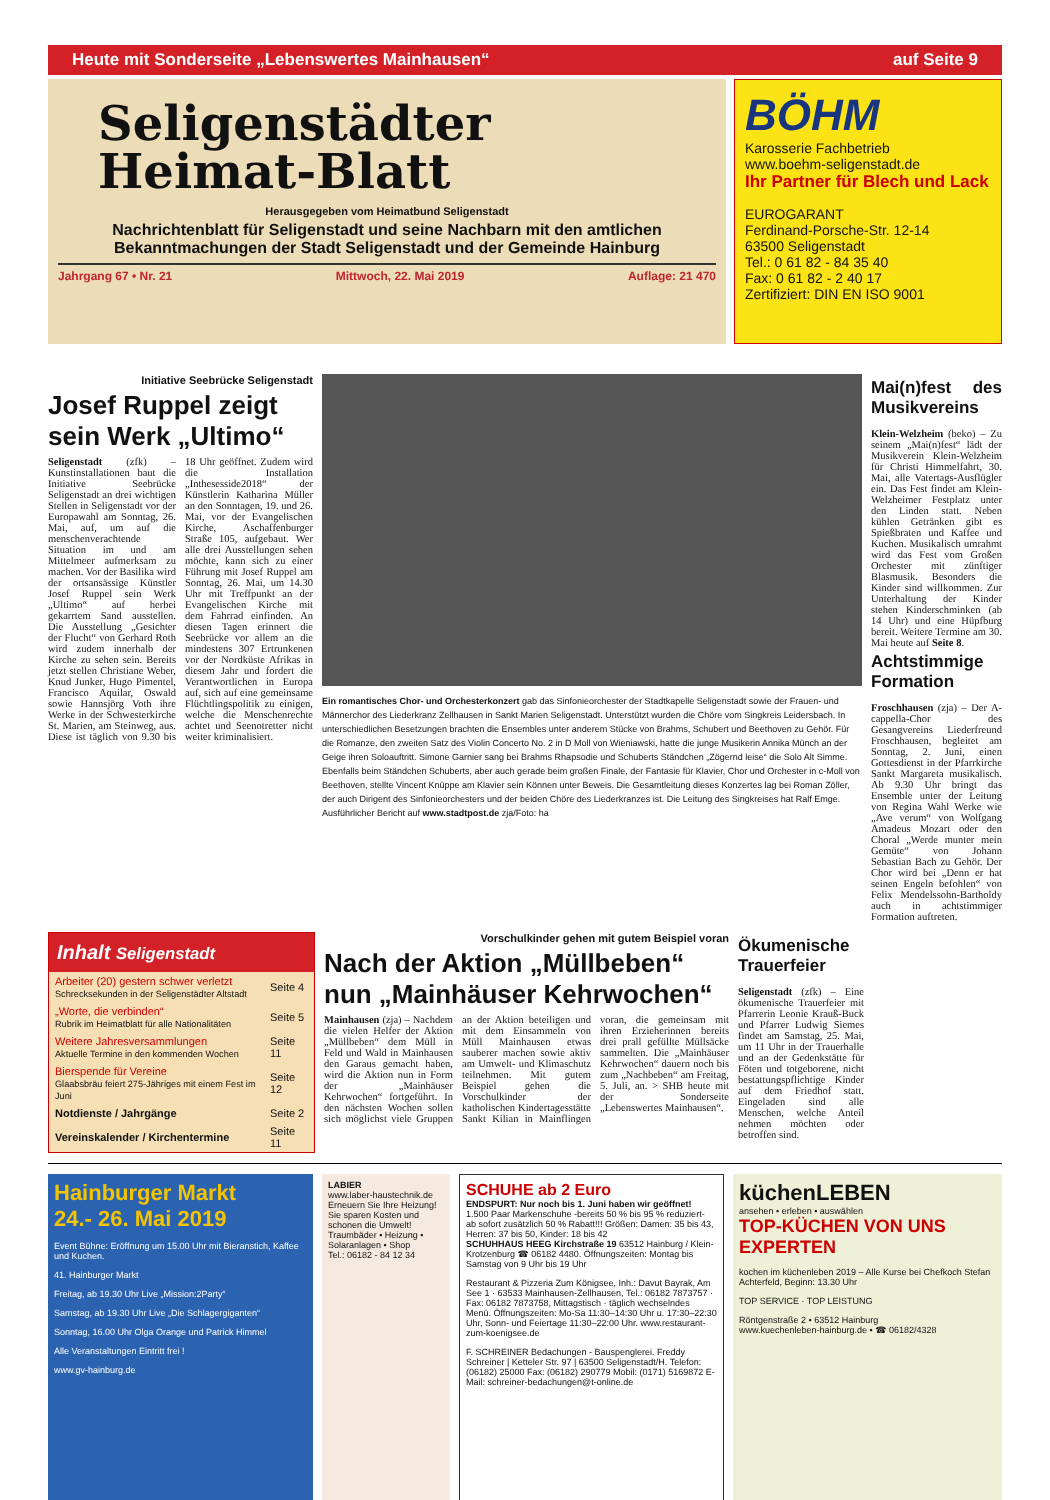Heute mit Sonderseite „Lebenswertes Mainhausen“auf Seite 9
Seligenstädter Heimat-Blatt
Herausgegeben vom Heimatbund Seligenstadt
Nachrichtenblatt für Seligenstadt und seine Nachbarn mit den amtlichen Bekanntmachungen der Stadt Seligenstadt und der Gemeinde Hainburg
Jahrgang 67 • Nr. 21 Mittwoch, 22. Mai 2019 Auflage: 21 470
BÖHM
Karosserie Fachbetrieb
www.boehm-seligenstadt.de
Ihr Partner für Blech und Lack
EUROGARANT
Ferdinand-Porsche-Str. 12-14
63500 Seligenstadt
Tel.: 0 61 82 - 84 35 40
Fax: 0 61 82 - 2 40 17
Zertifiziert: DIN EN ISO 9001
Initiative Seebrücke Seligenstadt
Josef Ruppel zeigt sein Werk „Ultimo“
Seligenstadt (zfk) – Kunstinstallationen baut die Initiative Seebrücke Seligenstadt an drei wichtigen Stellen in Seligenstadt vor der Europawahl am Sonntag, 26. Mai, auf, um auf die menschenverachtende Situation im und am Mittelmeer aufmerksam zu machen. Vor der Basilika wird der ortsansässige Künstler Josef Ruppel sein Werk „Ultimo“ auf herbei gekarrtem Sand ausstellen. Die Ausstellung „Gesichter der Flucht“ von Gerhard Roth wird zudem innerhalb der Kirche zu sehen sein. Bereits jetzt stellen Christiane Weber, Knud Junker, Hugo Pimentel, Francisco Aquilar, Oswald sowie Hannsjörg Voth ihre Werke in der Schwesterkirche St. Marien, am Steinweg, aus. Diese ist täglich von 9.30 bis 18 Uhr geöffnet. Zudem wird die Installation „Inthesesside2018“ der Künstlerin Katharina Müller an den Sonntagen, 19. und 26. Mai, vor der Evangelischen Kirche, Aschaffenburger Straße 105, aufgebaut. Wer alle drei Ausstellungen sehen möchte, kann sich zu einer Führung mit Josef Ruppel am Sonntag, 26. Mai, um 14.30 Uhr mit Treffpunkt an der Evangelischen Kirche mit dem Fahrrad einfinden. An diesen Tagen erinnert die Seebrücke vor allem an die mindestens 307 Ertrunkenen vor der Nordküste Afrikas in diesem Jahr und fordert die Verantwortlichen in Europa auf, sich auf eine gemeinsame Flüchtlingspolitik zu einigen, welche die Menschenrechte achtet und Seenotretter nicht weiter kriminalisiert.
Ein romantisches Chor- und Orchesterkonzert gab das Sinfonieorchester der Stadtkapelle Seligenstadt sowie der Frauen- und Männerchor des Liederkranz Zellhausen in Sankt Marien Seligenstadt. Unterstützt wurden die Chöre vom Singkreis Leidersbach. In unterschiedlichen Besetzungen brachten die Ensembles unter anderem Stücke von Brahms, Schubert und Beethoven zu Gehör. Für die Romanze, den zweiten Satz des Violin Concerto No. 2 in D Moll von Wieniawski, hatte die junge Musikerin Annika Münch an der Geige ihren Soloauftritt. Simone Garnier sang bei Brahms Rhapsodie und Schuberts Ständchen „Zögernd leise“ die Solo Alt Simme. Ebenfalls beim Ständchen Schuberts, aber auch gerade beim großen Finale, der Fantasie für Klavier, Chor und Orchester in c-Moll von Beethoven, stellte Vincent Knüppe am Klavier sein Können unter Beweis. Die Gesamtleitung dieses Konzertes lag bei Roman Zöller, der auch Dirigent des Sinfonieorchesters und der beiden Chöre des Liederkranzes ist. Die Leitung des Singkreises hat Ralf Emge. Ausführlicher Bericht auf www.stadtpost.de zja/Foto: ha
Mai(n)fest des Musikvereins
Klein-Welzheim (beko) – Zu seinem „Mai(n)fest“ lädt der Musikverein Klein-Welzheim für Christi Himmelfahrt, 30. Mai, alle Vatertags-Ausflügler ein. Das Fest findet am Klein-Welzheimer Festplatz unter den Linden statt. Neben kühlen Getränken gibt es Spießbraten und Kaffee und Kuchen. Musikalisch umrahmt wird das Fest vom Großen Orchester mit zünftiger Blasmusik. Besonders die Kinder sind willkommen. Zur Unterhaltung der Kinder stehen Kinderschminken (ab 14 Uhr) und eine Hüpfburg bereit. Weitere Termine am 30. Mai heute auf Seite 8.
Achtstimmige Formation
Froschhausen (zja) – Der A-cappella-Chor des Gesangvereins Liederfreund Froschhausen, begleitet am Sonntag, 2. Juni, einen Gottesdienst in der Pfarrkirche Sankt Margareta musikalisch. Ab 9.30 Uhr bringt das Ensemble unter der Leitung von Regina Wahl Werke wie „Ave verum“ von Wolfgang Amadeus Mozart oder den Choral „Werde munter mein Gemüte“ von Johann Sebastian Bach zu Gehör. Der Chor wird bei „Denn er hat seinen Engeln befohlen“ von Felix Mendelssohn-Bartholdy auch in achtstimmiger Formation auftreten.
Inhalt Seligenstadt
| Arbeiter (20) gestern schwer verletzt Schrecksekunden in der Seligenstädter Altstadt | Seite 4 |
| „Worte, die verbinden“ Rubrik im Heimatblatt für alle Nationalitäten | Seite 5 |
| Weitere Jahresversammlungen Aktuelle Termine in den kommenden Wochen | Seite 11 |
| Bierspende für Vereine Glaabsbräu feiert 275-Jähriges mit einem Fest im Juni | Seite 12 |
| Notdienste / Jahrgänge | Seite 2 |
| Vereinskalender / Kirchentermine | Seite 11 |
Vorschulkinder gehen mit gutem Beispiel voran
Nach der Aktion „Müllbeben“ nun „Mainhäuser Kehrwochen“
Mainhausen (zja) – Nachdem die vielen Helfer der Aktion „Müllbeben“ dem Müll in Feld und Wald in Mainhausen den Garaus gemacht haben, wird die Aktion nun in Form der „Mainhäuser Kehrwochen“ fortgeführt. In den nächsten Wochen sollen sich möglichst viele Gruppen an der Aktion beteiligen und mit dem Einsammeln von Müll Mainhausen etwas sauberer machen sowie aktiv am Umwelt- und Klimaschutz teilnehmen. Mit gutem Beispiel gehen die Vorschulkinder der katholischen Kindertagesstätte Sankt Kilian in Mainflingen voran, die gemeinsam mit ihren Erzieherinnen bereits drei prall gefüllte Müllsäcke sammelten. Die „Mainhäuser Kehrwochen“ dauern noch bis zum „Nachbeben“ am Freitag, 5. Juli, an. > SHB heute mit der Sonderseite „Lebenswertes Mainhausen“.
Ökumenische Trauerfeier
Seligenstadt (zfk) – Eine ökumenische Trauerfeier mit Pfarrerin Leonie Krauß-Buck und Pfarrer Ludwig Siemes findet am Samstag, 25. Mai, um 11 Uhr in der Trauerhalle und an der Gedenkstätte für Föten und totgeborene, nicht bestattungspflichtige Kinder auf dem Friedhof statt. Eingeladen sind alle Menschen, welche Anteil nehmen möchten oder betroffen sind.
Hainburger Markt
24.- 26. Mai 2019
Event Bühne: Eröffnung um 15.00 Uhr mit Bieranstich, Kaffee und Kuchen.
41. Hainburger Markt
Freitag, ab 19.30 Uhr Live „Mission:2Party“
Samstag, ab 19.30 Uhr Live „Die Schlagergiganten“
Sonntag, 16.00 Uhr Olga Orange und Patrick Himmel
Alle Veranstaltungen Eintritt frei !
www.gv-hainburg.de
LABIER
www.laber-haustechnik.de
Erneuern Sie Ihre Heizung! Sie sparen Kosten und schonen die Umwelt!
Traumbäder • Heizung • Solaranlagen • Shop
Tel.: 06182 - 84 12 34
SCHUHE ab 2 Euro
ENDSPURT: Nur noch bis 1. Juni haben wir geöffnet!
1.500 Paar Markenschuhe -bereits 50 % bis 95 % reduziert- ab sofort zusätzlich 50 % Rabatt!!! Größen: Damen: 35 bis 43, Herren: 37 bis 50, Kinder: 18 bis 42
SCHUHHAUS HEEG Kirchstraße 19 63512 Hainburg / Klein-Krotzenburg ☎ 06182 4480. Öffnungszeiten: Montag bis Samstag von 9 Uhr bis 19 Uhr
Restaurant & Pizzeria Zum Königsee, Inh.: Davut Bayrak, Am See 1 · 63533 Mainhausen-Zellhausen, Tel.: 06182 7873757 · Fax: 06182 7873758, Mittagstisch · täglich wechselndes Menü. Öffnungszeiten: Mo-Sa 11:30–14:30 Uhr u. 17:30–22:30 Uhr, Sonn- und Feiertage 11:30–22:00 Uhr. www.restaurant-zum-koenigsee.de
F. SCHREINER Bedachungen - Bauspenglerei. Freddy Schreiner | Ketteler Str. 97 | 63500 Seligenstadt/H. Telefon: (06182) 25000 Fax: (06182) 290779 Mobil: (0171) 5169872 E-Mail: schreiner-bedachungen@t-online.de
küchenLEBEN
ansehen • erleben • auswählen
TOP-KÜCHEN VON UNS EXPERTEN
kochen im küchenleben 2019 – Alle Kurse bei Chefkoch Stefan Achterfeld, Beginn: 13.30 Uhr
TOP SERVICE · TOP LEISTUNG
Röntgenstraße 2 • 63512 Hainburg
www.kuechenleben-hainburg.de • ☎ 06182/4328